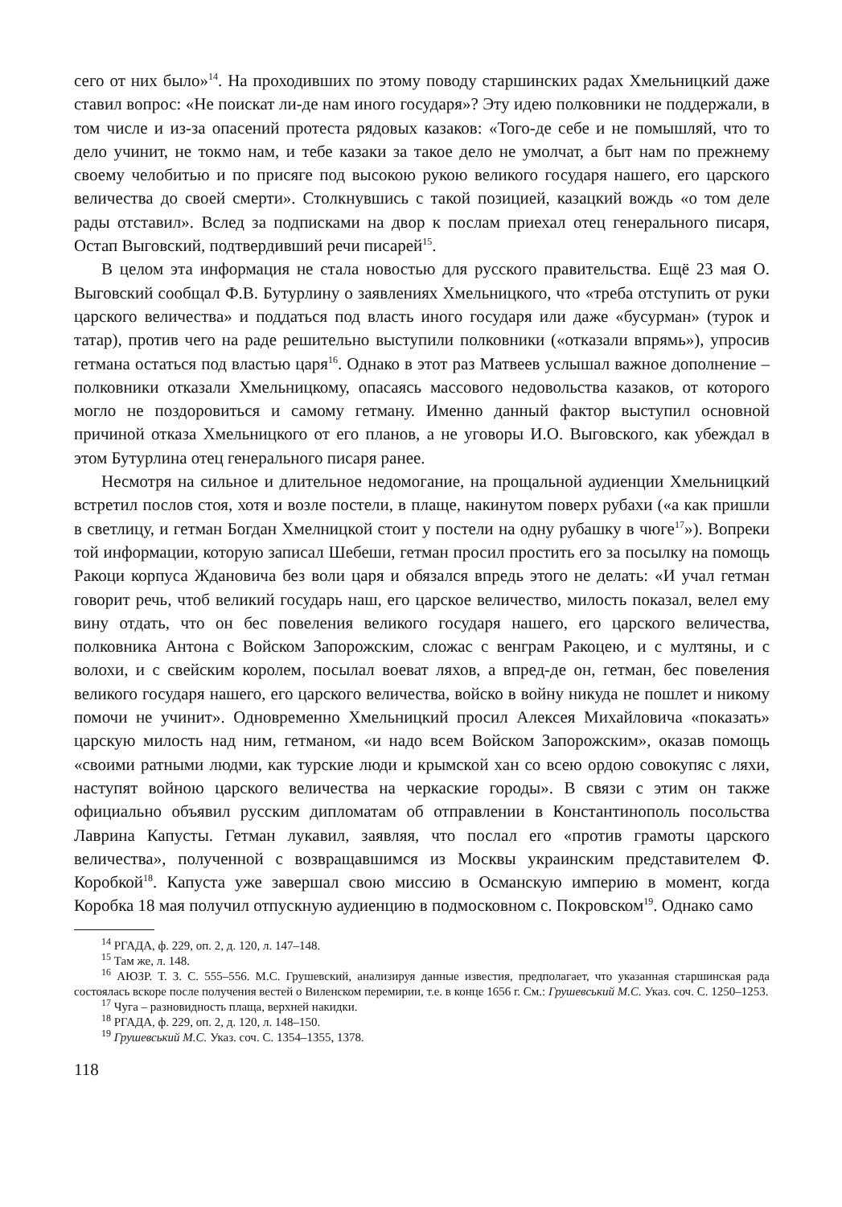сего от них было»<sup>14</sup>. На проходивших по этому поводу старшинских радах Хмельницкий даже ставил вопрос: «Не поискат ли-де нам иного государя»? Эту идею полковники не поддержали, в том числе и из-за опасений протеста рядовых казаков: «Того-де себе и не помышляй, что то дело учинит, не токмо нам, и тебе казаки за такое дело не умолчат, а быт нам по прежнему своему челобитью и по присяге под высокою рукою великого государя нашего, его царского величества до своей смерти». Столкнувшись с такой позицией, казацкий вождь «о том деле рады отставил». Вслед за подписками на двор к послам приехал отец генерального писаря, Остап Выговский, подтвердивший речи писарей<sup>15</sup>.
В целом эта информация не стала новостью для русского правительства. Ещё 23 мая О. Выговский сообщал Ф.В. Бутурлину о заявлениях Хмельницкого, что «треба отступить от руки царского величества» и поддаться под власть иного государя или даже «бусурман» (турок и татар), против чего на раде решительно выступили полковники («отказали впрямь»), упросив гетмана остаться под властью царя<sup>16</sup>. Однако в этот раз Матвеев услышал важное дополнение – полковники отказали Хмельницкому, опасаясь массового недовольства казаков, от которого могло не поздоровиться и самому гетману. Именно данный фактор выступил основной причиной отказа Хмельницкого от его планов, а не уговоры И.О. Выговского, как убеждал в этом Бутурлина отец генерального писаря ранее.
Несмотря на сильное и длительное недомогание, на прощальной аудиенции Хмельницкий встретил послов стоя, хотя и возле постели, в плаще, накинутом поверх рубахи («а как пришли в светлицу, и гетман Богдан Хмелницкой стоит у постели на одну рубашку в чюге<sup>17</sup>»). Вопреки той информации, которую записал Шебеши, гетман просил простить его за посылку на помощь Ракоци корпуса Ждановича без воли царя и обязался впредь этого не делать: «И учал гетман говорит речь, чтоб великий государь наш, его царское величество, милость показал, велел ему вину отдать, что он бес повеления великого государя нашего, его царского величества, полковника Антона с Войском Запорожским, сложас с венграм Ракоцею, и с мултяны, и с волохи, и с свейским королем, посылал воеват ляхов, а впред-де он, гетман, бес повеления великого государя нашего, его царского величества, войско в войну никуда не пошлет и никому помочи не учинит». Одновременно Хмельницкий просил Алексея Михайловича «показать» царскую милость над ним, гетманом, «и надо всем Войском Запорожским», оказав помощь «своими ратными людми, как турские люди и крымской хан со всею ордою совокупяс с ляхи, наступят войною царского величества на черкаские городы». В связи с этим он также официально объявил русским дипломатам об отправлении в Константинополь посольства Лаврина Капусты. Гетман лукавил, заявляя, что послал его «против грамоты царского величества», полученной с возвращавшимся из Москвы украинским представителем Ф. Коробкой<sup>18</sup>. Капуста уже завершал свою миссию в Османскую империю в момент, когда Коробка 18 мая получил отпускную аудиенцию в подмосковном с. Покровском<sup>19</sup>. Однако само
<sup>14</sup> РГАДА, ф. 229, оп. 2, д. 120, л. 147–148.
<sup>15</sup> Там же, л. 148.
<sup>16</sup> АЮЗР. Т. 3. С. 555–556. М.С. Грушевский, анализируя данные известия, предполагает, что указанная старшинская рада состоялась вскоре после получения вестей о Виленском перемирии, т.е. в конце 1656 г. См.: Грушевський М.С. Указ. соч. С. 1250–1253.
<sup>17</sup> Чуга – разновидность плаща, верхней накидки.
<sup>18</sup> РГАДА, ф. 229, оп. 2, д. 120, л. 148–150.
<sup>19</sup> Грушевський М.С. Указ. соч. С. 1354–1355, 1378.
118